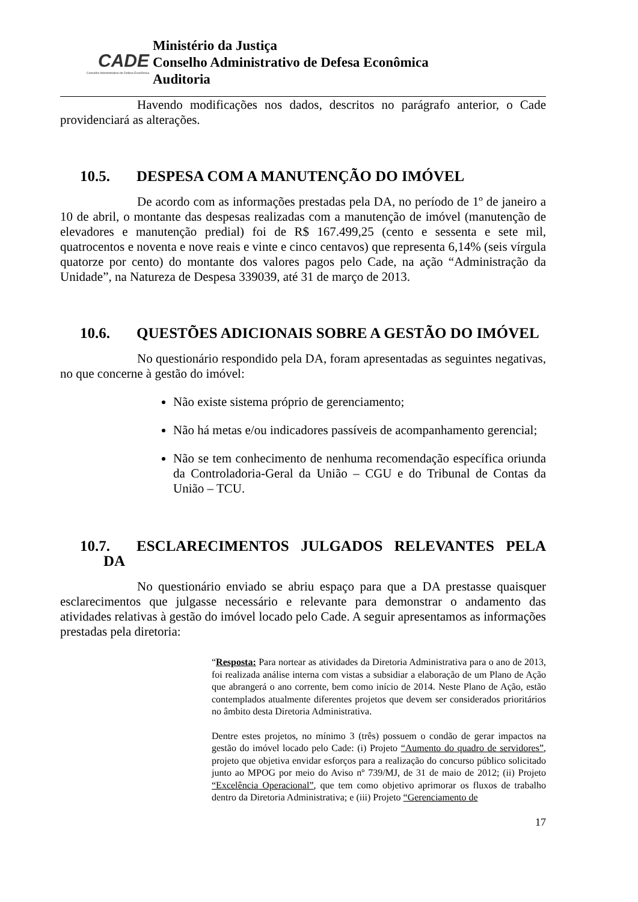CADE
Conselho Administrativo de Defesa Econômica
Ministério da Justiça
Conselho Administrativo de Defesa Econômica
Auditoria
Havendo modificações nos dados, descritos no parágrafo anterior, o Cade providenciará as alterações.
10.5. DESPESA COM A MANUTENÇÃO DO IMÓVEL
De acordo com as informações prestadas pela DA, no período de 1º de janeiro a 10 de abril, o montante das despesas realizadas com a manutenção de imóvel (manutenção de elevadores e manutenção predial) foi de R$ 167.499,25 (cento e sessenta e sete mil, quatrocentos e noventa e nove reais e vinte e cinco centavos) que representa 6,14% (seis vírgula quatorze por cento) do montante dos valores pagos pelo Cade, na ação “Administração da Unidade”, na Natureza de Despesa 339039, até 31 de março de 2013.
10.6. QUESTÕES ADICIONAIS SOBRE A GESTÃO DO IMÓVEL
No questionário respondido pela DA, foram apresentadas as seguintes negativas, no que concerne à gestão do imóvel:
Não existe sistema próprio de gerenciamento;
Não há metas e/ou indicadores passíveis de acompanhamento gerencial;
Não se tem conhecimento de nenhuma recomendação específica oriunda da Controladoria-Geral da União – CGU e do Tribunal de Contas da União – TCU.
10.7. ESCLARECIMENTOS JULGADOS RELEVANTES PELA
DA
No questionário enviado se abriu espaço para que a DA prestasse quaisquer esclarecimentos que julgasse necessário e relevante para demonstrar o andamento das atividades relativas à gestão do imóvel locado pelo Cade. A seguir apresentamos as informações prestadas pela diretoria:
“Resposta: Para nortear as atividades da Diretoria Administrativa para o ano de 2013, foi realizada análise interna com vistas a subsidiar a elaboração de um Plano de Ação que abrangerá o ano corrente, bem como início de 2014. Neste Plano de Ação, estão contemplados atualmente diferentes projetos que devem ser considerados prioritários no âmbito desta Diretoria Administrativa.
Dentre estes projetos, no mínimo 3 (três) possuem o condão de gerar impactos na gestão do imóvel locado pelo Cade: (i) Projeto “Aumento do quadro de servidores”, projeto que objetiva envidar esforços para a realização do concurso público solicitado junto ao MPOG por meio do Aviso nº 739/MJ, de 31 de maio de 2012; (ii) Projeto “Excelência Operacional”, que tem como objetivo aprimorar os fluxos de trabalho dentro da Diretoria Administrativa; e (iii) Projeto “Gerenciamento de
17